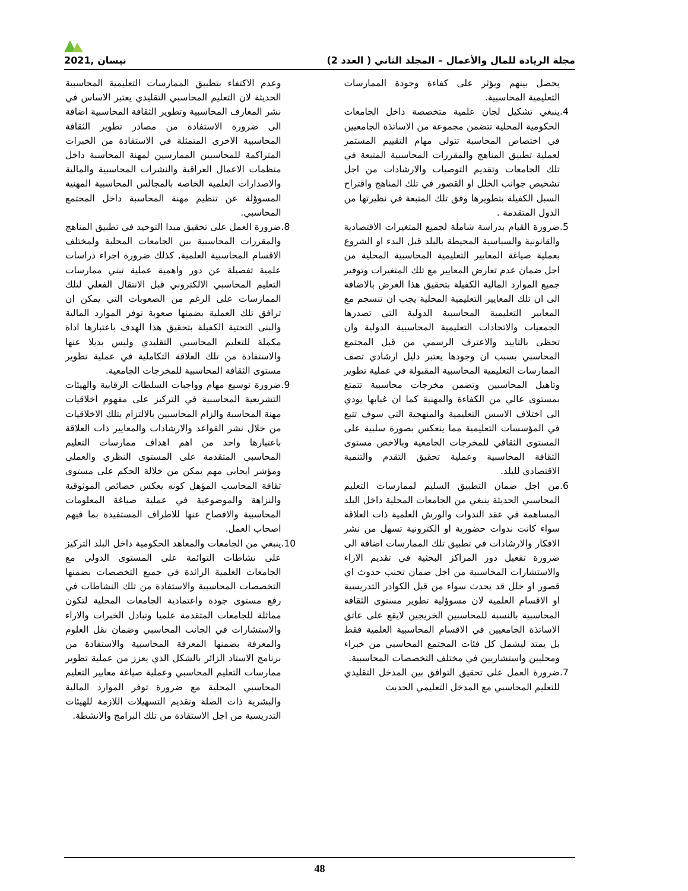مجلة الريادة للمال والأعمال – المجلد الثاني ( العدد 2) نيسان ,2021
يحصل بينهم ويؤثر على كفاءة وجودة الممارسات التعليمية المحاسبية.
.4 ينبغي تشكيل لجان علمية متخصصة داخل الجامعات الحكومية المحلية تتضمن مجموعة من الاساتذة الجامعيين في اختصاص المحاسبة تتولى مهام التقييم المستمر لعملية تطبيق المناهج والمقررات المحاسبية المتبعة في تلك الجامعات وتقديم التوصيات والارشادات من اجل تشخيص جوانب الخلل او القصور في تلك المناهج واقتراح السبل الكفيلة بتطويرها وفق تلك المتبعة في نظيرتها من الدول المتقدمة .
.5 ضرورة القيام بدراسة شاملة لجميع المتغيرات الاقتصادية والقانونية والسياسية المحيطة بالبلد قبل البدء او الشروع بعملية صياغة المعايير التعليمية المحاسبية المحلية من اجل ضمان عدم تعارض المعايير مع تلك المتغيرات وتوفير جميع الموارد المالية الكفيلة بتحقيق هذا الغرض بالاضافة الى ان تلك المعايير التعليمية المحلية يجب ان تنسجم مع المعايير التعليمية المحاسبية الدولية التي تصدرها الجمعيات والاتحادات التعليمية المحاسبية الدولية وان تحظى بالتاييد والاعترف الرسمي من قبل المجتمع المحاسبي بسبب ان وجودها يعتبر دليل ارشادي تصف الممارسات التعليمية المحاسبية المقبولة في عملية تطوير وتاهيل المحاسبين وتضمن مخرجات محاسبية تتمتع بمستوى عالي من الكفاءة والمهنية كما ان غيابها يودي الى اختلاف الاسس التعليمية والمنهجية التي سوف تتبع في المؤسسات التعليمية مما ينعكس بصورة سلبية على المستوى الثقافي للمخرجات الجامعية وبالاخص مستوى الثقافة المحاسبية وعملية تحقيق التقدم والتنمية الاقتصادي للبلد.
.6 من اجل ضمان التطبيق السليم لممارسات التعليم المحاسبي الحديثة ينبغي من الجامعات المحلية داخل البلد المساهمة في عقد الندوات والورش العلمية ذات العلاقة سواء كانت ندوات حضورية او الكترونية تسهل من نشر الافكار والارشادات في تطبيق تلك الممارسات اضافة الى ضرورة تفعيل دور المراكز البحثية في تقديم الاراء والاستشارات المحاسبية من اجل ضمان تجنب حدوث اي قصور او خلل قد يحدث سواء من قبل الكوادر التدريسية او الاقسام العلمية لان مسوؤلية تطوير مستوى الثقافة المحاسبية بالنسبة للمحاسبين الخريجين لايقع على عاتق الاساتذة الجامعيين في الاقسام المحاسبية العلمية فقط بل يمتد ليشمل كل فئات المجتمع المحاسبي من خبراء ومحليين واستشاريين في مختلف التخصصات المحاسبية.
.7 ضرورة العمل على تحقيق التوافق بين المدخل التقليدي للتعليم المحاسبي مع المدخل التعليمي الحديث
وعدم الاكتفاء بتطبيق الممارسات التعليمية المحاسبية الحديثة لان التعليم المحاسبي التقليدي يعتبر الاساس في نشر المعارف المحاسبية وتطوير الثقافة المحاسبية اضافة الى ضرورة الاستفادة من مصادر تطوير الثقافة المحاسبية الاخرى المتمثلة في الاستفادة من الخبرات المتراكمة للمحاسبين الممارسين لمهنة المحاسبة داخل منظمات الاعمال العراقية والنشرات المحاسبية والمالية والاصدارات العلمية الخاصة بالمجالس المحاسبية المهنية المسوؤلة عن تنظيم مهنة المحاسبة داخل المجتمع المحاسبي.
.8 ضرورة العمل على تحقيق مبدا التوحيد في تطبيق المناهج والمقررات المحاسبية بين الجامعات المحلية ولمختلف الاقسام المحاسبية العلمية, كذلك ضرورة اجراء دراسات علمية تفصيلة عن دور واهمية عملية تبني ممارسات التعليم المحاسبي الالكتروني قبل الانتقال الفعلي لتلك الممارسات على الرغم من الصعوبات التي يمكن ان ترافق تلك العملية بضمنها صعوبة توفر الموارد المالية والبنى التحتية الكفيلة بتحقيق هذا الهدف باعتبارها اداة مكملة للتعليم المحاسبي التقليدي وليس بديلا عنها والاستفادة من تلك العلاقة التكاملية في عملية تطوير مستوى الثقافة المحاسبية للمخرجات الجامعية.
.9 ضرورة توسيع مهام وواجبات السلطات الرقابية والهيئات التشريعية المحاسبية في التركيز على مفهوم اخلاقيات مهنة المحاسبة والزام المحاسبين بالالتزام بتلك الاخلاقيات من خلال نشر القواعد والارشادات والمعايير ذات العلاقة باعتبارها واحد من اهم اهداف ممارسات التعليم المحاسبي المتقدمة على المستوى النظري والعملي ومؤشر ايجابي مهم يمكن من خلالة الحكم على مستوى ثقافة المحاسب المؤهل كونه يعكس خصائص الموثوقية والنزاهة والموضوعية في عملية صياغة المعلومات المحاسبية والافصاح عنها للاطراف المستفيدة بما فيهم اصحاب العمل.
.10
ينبغي من الجامعات والمعاهد الحكومية داخل البلد التركيز على نشاطات التوائمة على المستوى الدولي مع الجامعات العلمية الرائدة في جميع التخصصات بضمنها التخصصات المحاسبية والاستفادة من تلك النشاطات في رفع مستوى جودة واعتمادية الجامعات المحلية لتكون مماثلة للجامعات المتقدمة علميا وتبادل الخبرات والاراء والاستشارات في الجانب المحاسبي وضمان نقل العلوم والمعرفة بضمنها المعرفة المحاسبية والاستفادة من برنامج الاستاذ الزائر بالشكل الذي يعزز من عملية تطوير ممارسات التعليم المحاسبي وعملية صياغة معايير التعليم المحاسبي المحلية مع ضرورة توفر الموارد المالية والبشرية ذات الصلة وتقديم التسهيلات اللازمة للهيئات التدريسية من اجل الاستفادة من تلك البرامج والانشطة.
48